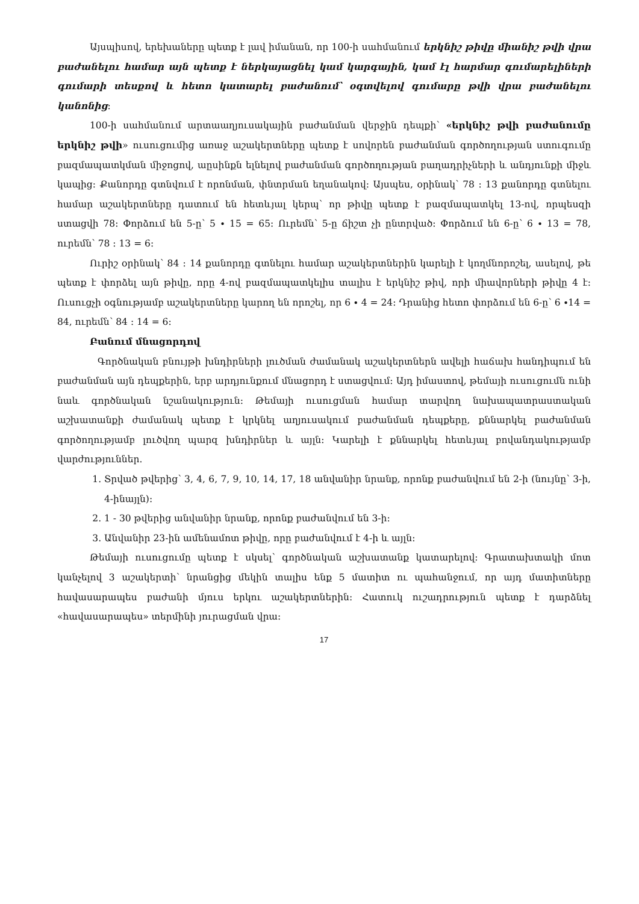Այսպիսով, երեխաները պետք է լավ իմանան, որ 100-ի սահմանում երկնիշ թիվը միանիշ թվի վրա բաժանելու համար այն պետք է ներկայացնել կամ կարգային, կամ էլ հարմար գումարելիների գումարի տեսքով և հետո կատարել բաժանում՝ օգտվելով գումարը թվի վրա բաժանելու կանոնից:
100-ի սահմանում արտաաղյուսակային բաժանման վերջին դեպքի՝ «երկնիշ թվի բաժանումը երկնիշ թվի» ուսուցումից առաջ աշակերտները պետք է սովորեն բաժանման գործողության ստուգումը բազմապատկման միջոցով, աըսինքն ելնելով բաժանման գործողության բաղադրիչների և անդյունքի միջև կապից: Քանորդը գտնվում է որոնման, փնտրման եղանակով: Այսպես, օրինակ՝ 78 : 13 քանորդը գտնելու համար աշակերտները դատում են հետևյալ կերպ՝ որ թիվը պետք է բազմապատկել 13-ով, որպեսզի ստացվի 78: Փորձում են 5-ը՝ 5 ∙ 15 = 65: Ուրեմն՝ 5-ը ճիշտ չի ընտրված: Փորձում են 6-ը՝ 6 ∙ 13 = 78, ուրեմն՝ 78 : 13 = 6:
Ուրիշ օրինակ՝ 84 : 14 քանորդը գտնելու համար աշակերտներին կարելի է կողմնորոշել, ասելով, թե պետք է փորձել այն թիվը, որը 4-ով բազմապատկելիս տալիս է երկնիշ թիվ, որի միավորների թիվը 4 է: Ուսուցչի օգնությամբ աշակերտները կարող են որոշել, որ 6 ∙ 4 = 24: Դրանից հետո փորձում են 6-ը՝ 6 ∙14 = 84, ուրեմն՝ 84 : 14 = 6:
Բանում մնացորդով
Գործնական բնույթի խնդիրների լուծման ժամանակ աշակերտներն ավելի հաճախ հանդիպում են բաժանման այն դեպքերին, երբ արդյունքում մնացորդ է ստացվում: Այդ իմաստով, թեմայի ուսուցումն ունի նաև գործնական նշանակություն: Թեմայի ուսուցման համար տարվող նախապատրաստական աշխատանքի ժամանակ պետք է կրկնել աղյուսակում բաժանման դեպքերը, քննարկել բաժանման գործողությամբ լուծվող պարզ խնդիրներ և այլն: Կարելի է քննարկել հետևյալ բովանդակությամբ վարժություններ.
1. Տրված թվերից՝ 3, 4, 6, 7, 9, 10, 14, 17, 18 անվանիր նրանք, որոնք բաժանվում են 2-ի (նույնը՝ 3-ի, 4-ինայլն):
2. 1 - 30 թվերից անվանիր նրանք, որոնք բաժանվում են 3-ի:
3. Անվանիր 23-ին ամենամոտ թիվը, որը բաժանվում է 4-ի և այլն:
Թեմայի ուսուցումը պետք է սկսել՝ գործնական աշխատանք կատարելով: Գրատախտակի մոտ կանչելով 3 աշակերտի՝ նրանցից մեկին տալիս ենք 5 մատիտ ու պահանջում, որ այդ մատիտները հավասարապես բաժանի մյուս երկու աշակերտներին: Հատուկ ուշադրություն պետք է դարձնել «հավասարապես» տերմինի յուրացման վրա:
17